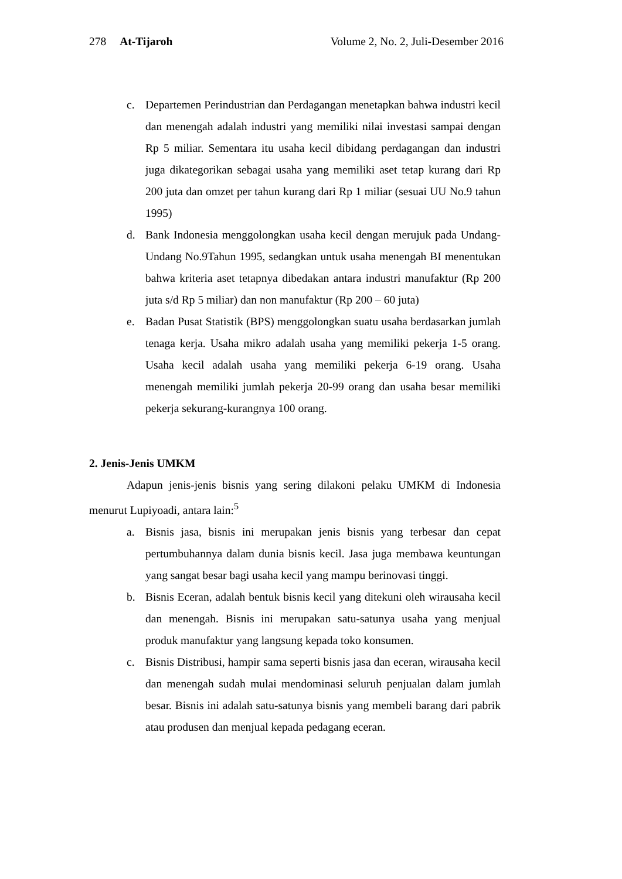278 At-Tijaroh Volume 2, No. 2, Juli-Desember 2016
c. Departemen Perindustrian dan Perdagangan menetapkan bahwa industri kecil dan menengah adalah industri yang memiliki nilai investasi sampai dengan Rp 5 miliar. Sementara itu usaha kecil dibidang perdagangan dan industri juga dikategorikan sebagai usaha yang memiliki aset tetap kurang dari Rp 200 juta dan omzet per tahun kurang dari Rp 1 miliar (sesuai UU No.9 tahun 1995)
d. Bank Indonesia menggolongkan usaha kecil dengan merujuk pada Undang-Undang No.9Tahun 1995, sedangkan untuk usaha menengah BI menentukan bahwa kriteria aset tetapnya dibedakan antara industri manufaktur (Rp 200 juta s/d Rp 5 miliar) dan non manufaktur (Rp 200 – 60 juta)
e. Badan Pusat Statistik (BPS) menggolongkan suatu usaha berdasarkan jumlah tenaga kerja. Usaha mikro adalah usaha yang memiliki pekerja 1-5 orang. Usaha kecil adalah usaha yang memiliki pekerja 6-19 orang. Usaha menengah memiliki jumlah pekerja 20-99 orang dan usaha besar memiliki pekerja sekurang-kurangnya 100 orang.
2. Jenis-Jenis UMKM
Adapun jenis-jenis bisnis yang sering dilakoni pelaku UMKM di Indonesia menurut Lupiyoadi, antara lain:<sup>5</sup>
a. Bisnis jasa, bisnis ini merupakan jenis bisnis yang terbesar dan cepat pertumbuhannya dalam dunia bisnis kecil. Jasa juga membawa keuntungan yang sangat besar bagi usaha kecil yang mampu berinovasi tinggi.
b. Bisnis Eceran, adalah bentuk bisnis kecil yang ditekuni oleh wirausaha kecil dan menengah. Bisnis ini merupakan satu-satunya usaha yang menjual produk manufaktur yang langsung kepada toko konsumen.
c. Bisnis Distribusi, hampir sama seperti bisnis jasa dan eceran, wirausaha kecil dan menengah sudah mulai mendominasi seluruh penjualan dalam jumlah besar. Bisnis ini adalah satu-satunya bisnis yang membeli barang dari pabrik atau produsen dan menjual kepada pedagang eceran.